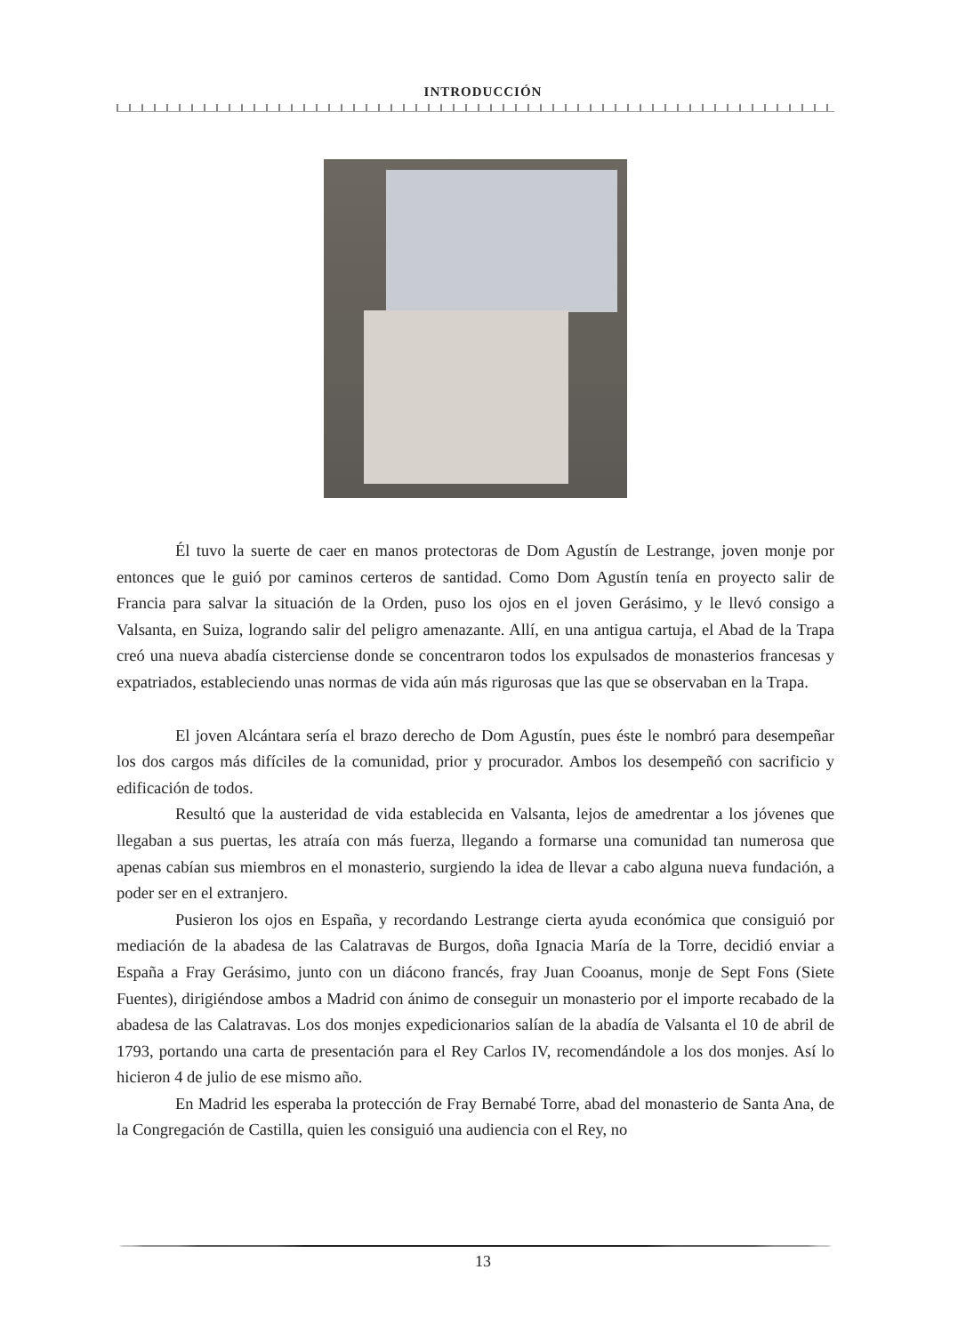INTRODUCCIÓN
Él tuvo la suerte de caer en manos protectoras de Dom Agustín de Lestrange, joven monje por entonces que le guió por caminos certeros de santidad. Como Dom Agustín tenía en proyecto salir de Francia para salvar la situación de la Orden, puso los ojos en el joven Gerásimo, y le llevó consigo a Valsanta, en Suiza, logrando salir del peligro amenazante. Allí, en una antigua cartuja, el Abad de la Trapa creó una nueva abadía cisterciense donde se concentraron todos los expulsados de monasterios francesas y expatriados, estableciendo unas normas de vida aún más rigurosas que las que se observaban en la Trapa.
El joven Alcántara sería el brazo derecho de Dom Agustín, pues éste le nombró para desempeñar los dos cargos más difíciles de la comunidad, prior y procurador. Ambos los desempeñó con sacrificio y edificación de todos.
Resultó que la austeridad de vida establecida en Valsanta, lejos de amedrentar a los jóvenes que llegaban a sus puertas, les atraía con más fuerza, llegando a formarse una comunidad tan numerosa que apenas cabían sus miembros en el monasterio, surgiendo la idea de llevar a cabo alguna nueva fundación, a poder ser en el extranjero.
Pusieron los ojos en España, y recordando Lestrange cierta ayuda económica que consiguió por mediación de la abadesa de las Calatravas de Burgos, doña Ignacia María de la Torre, decidió enviar a España a Fray Gerásimo, junto con un diácono francés, fray Juan Cooanus, monje de Sept Fons (Siete Fuentes), dirigiéndose ambos a Madrid con ánimo de conseguir un monasterio por el importe recabado de la abadesa de las Calatravas. Los dos monjes expedicionarios salían de la abadía de Valsanta el 10 de abril de 1793, portando una carta de presentación para el Rey Carlos IV, recomendándole a los dos monjes. Así lo hicieron 4 de julio de ese mismo año.
En Madrid les esperaba la protección de Fray Bernabé Torre, abad del monasterio de Santa Ana, de la Congregación de Castilla, quien les consiguió una audiencia con el Rey, no
13